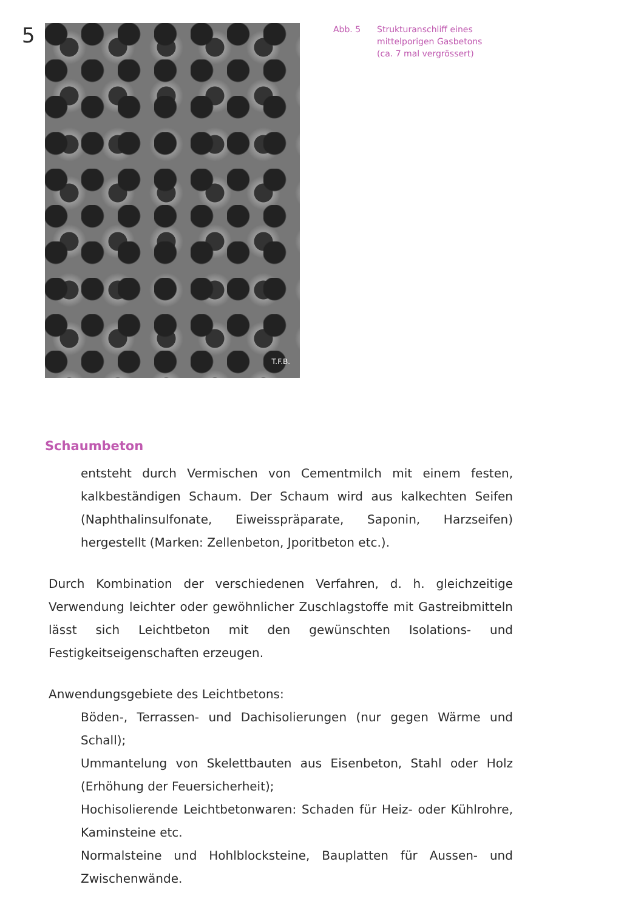5
T.F.B.
Abb. 5 Strukturanschliff eines
mittelporigen Gasbetons
(ca. 7 mal vergrössert)
Schaumbeton
entsteht durch Vermischen von Cementmilch mit einem festen, kalkbeständigen Schaum. Der Schaum wird aus kalkechten Seifen (Naphthalinsulfonate, Eiweisspräparate, Saponin, Harzseifen) hergestellt (Marken: Zellenbeton, Jporitbeton etc.).
Durch Kombination der verschiedenen Verfahren, d. h. gleichzeitige Verwendung leichter oder gewöhnlicher Zuschlagstoffe mit Gastreibmitteln lässt sich Leichtbeton mit den gewünschten Isolations- und Festigkeitseigenschaften erzeugen.
Anwendungsgebiete des Leichtbetons:
Böden-, Terrassen- und Dachisolierungen (nur gegen Wärme und Schall);
Ummantelung von Skelettbauten aus Eisenbeton, Stahl oder Holz (Erhöhung der Feuersicherheit);
Hochisolierende Leichtbetonwaren: Schaden für Heiz- oder Kühlrohre, Kaminsteine etc.
Normalsteine und Hohlblocksteine, Bauplatten für Aussen- und Zwischenwände.